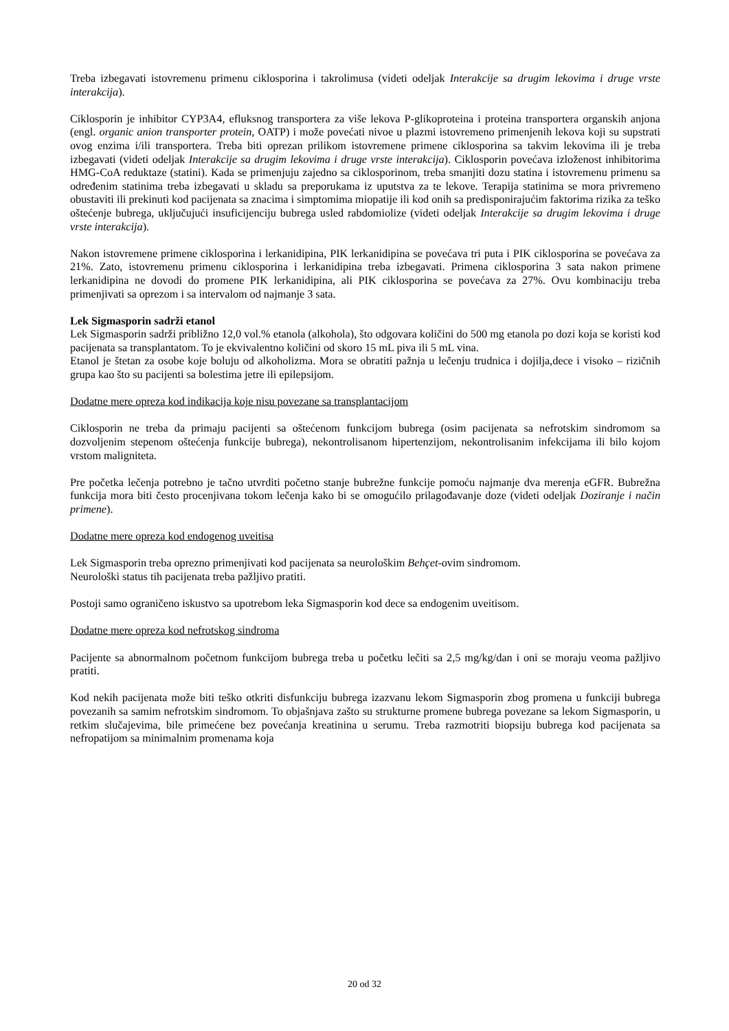Treba izbegavati istovremenu primenu ciklosporina i takrolimusa (videti odeljak Interakcije sa drugim lekovima i druge vrste interakcija).
Ciklosporin je inhibitor CYP3A4, efluksnog transportera za više lekova P-glikoproteina i proteina transportera organskih anjona (engl. organic anion transporter protein, OATP) i može povećati nivoe u plazmi istovremeno primenjenih lekova koji su supstrati ovog enzima i/ili transportera. Treba biti oprezan prilikom istovremene primene ciklosporina sa takvim lekovima ili je treba izbegavati (videti odeljak Interakcije sa drugim lekovima i druge vrste interakcija). Ciklosporin povećava izloženost inhibitorima HMG-CoA reduktaze (statini). Kada se primenjuju zajedno sa ciklosporinom, treba smanjiti dozu statina i istovremenu primenu sa određenim statinima treba izbegavati u skladu sa preporukama iz uputstva za te lekove. Terapija statinima se mora privremeno obustaviti ili prekinuti kod pacijenata sa znacima i simptomima miopatije ili kod onih sa predisponirajućim faktorima rizika za teško oštećenje bubrega, uključujući insuficijenciju bubrega usled rabdomiolize (videti odeljak Interakcije sa drugim lekovima i druge vrste interakcija).
Nakon istovremene primene ciklosporina i lerkanidipina, PIK lerkanidipina se povećava tri puta i PIK ciklosporina se povećava za 21%. Zato, istovremenu primenu ciklosporina i lerkanidipina treba izbegavati. Primena ciklosporina 3 sata nakon primene lerkanidipina ne dovodi do promene PIK lerkanidipina, ali PIK ciklosporina se povećava za 27%. Ovu kombinaciju treba primenjivati sa oprezom i sa intervalom od najmanje 3 sata.
Lek Sigmasporin sadrži etanol
Lek Sigmasporin sadrži približno 12,0 vol.% etanola (alkohola), što odgovara količini do 500 mg etanola po dozi koja se koristi kod pacijenata sa transplantatom. To je ekvivalentno količini od skoro 15 mL piva ili 5 mL vina.
Etanol je štetan za osobe koje boluju od alkoholizma. Mora se obratiti pažnja u lečenju trudnica i dojilja,dece i visoko – rizičnih grupa kao što su pacijenti sa bolestima jetre ili epilepsijom.
Dodatne mere opreza kod indikacija koje nisu povezane sa transplantacijom
Ciklosporin ne treba da primaju pacijenti sa oštećenom funkcijom bubrega (osim pacijenata sa nefrotskim sindromom sa dozvoljenim stepenom oštećenja funkcije bubrega), nekontrolisanom hipertenzijom, nekontrolisanim infekcijama ili bilo kojom vrstom maligniteta.
Pre početka lečenja potrebno je tačno utvrditi početno stanje bubrežne funkcije pomoću najmanje dva merenja eGFR. Bubrežna funkcija mora biti često procenjivana tokom lečenja kako bi se omogućilo prilagođavanje doze (videti odeljak Doziranje i način primene).
Dodatne mere opreza kod endogenog uveitisa
Lek Sigmasporin treba oprezno primenjivati kod pacijenata sa neurološkim Behçet-ovim sindromom.
Neurološki status tih pacijenata treba pažljivo pratiti.
Postoji samo ograničeno iskustvo sa upotrebom leka Sigmasporin kod dece sa endogenim uveitisom.
Dodatne mere opreza kod nefrotskog sindroma
Pacijente sa abnormalnom početnom funkcijom bubrega treba u početku lečiti sa 2,5 mg/kg/dan i oni se moraju veoma pažljivo pratiti.
Kod nekih pacijenata može biti teško otkriti disfunkciju bubrega izazvanu lekom Sigmasporin zbog promena u funkciji bubrega povezanih sa samim nefrotskim sindromom. To objašnjava zašto su strukturne promene bubrega povezane sa lekom Sigmasporin, u retkim slučajevima, bile primećene bez povećanja kreatinina u serumu. Treba razmotriti biopsiju bubrega kod pacijenata sa nefropatijom sa minimalnim promenama koja
20 od 32